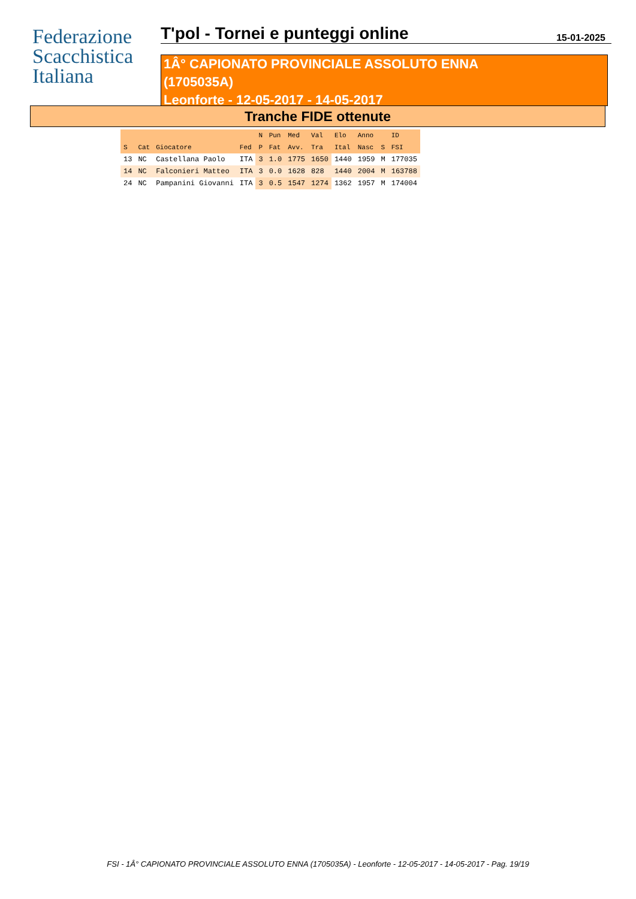Federazione
Scacchistica
Italiana
T'pol - Tornei e punteggi online
15-01-2025
1Â° CAPIONATO PROVINCIALE ASSOLUTO ENNA
(1705035A)
Leonforte - 12-05-2017 - 14-05-2017
Tranche FIDE ottenute
| | | | | N | Pun | Med | Val | Elo | Anno | | ID |
| --- | --- | --- | --- | --- | --- | --- | --- | --- | --- | --- | --- |
| S | Cat | Giocatore | Fed | P | Fat | Avv. | Tra | Ital | Nasc | S | FSI |
| 13 | NC | Castellana Paolo | ITA | 3 | 1.0 | 1775 | 1650 | 1440 | 1959 | M | 177035 |
| 14 | NC | Falconieri Matteo | ITA | 3 | 0.0 | 1628 | 828 | 1440 | 2004 | M | 163788 |
| 24 | NC | Pampanini Giovanni | ITA | 3 | 0.5 | 1547 | 1274 | 1362 | 1957 | M | 174004 |
FSI - 1Â° CAPIONATO PROVINCIALE ASSOLUTO ENNA (1705035A) - Leonforte - 12-05-2017 - 14-05-2017 - Pag. 19/19